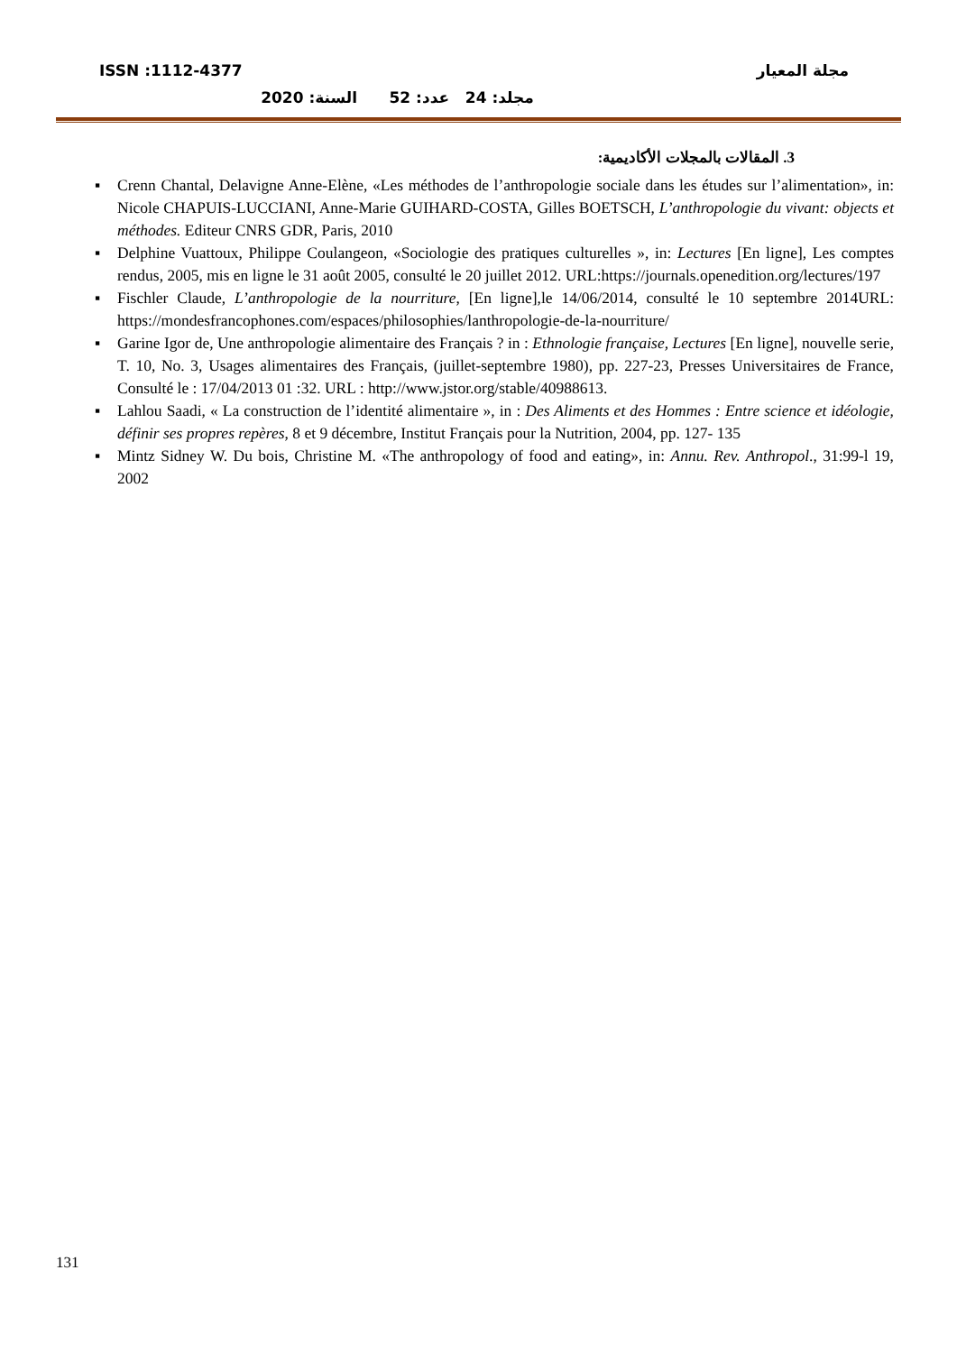ISSN :1112-4377 مجلة المعيار
مجلد: 24 عدد: 52 السنة: 2020
3. المقالات بالمجلات الأكاديمية:
▪ Crenn Chantal, Delavigne Anne-Elène, «Les méthodes de l’anthropologie sociale dans les études sur l’alimentation», in: Nicole CHAPUIS-LUCCIANI, Anne-Marie GUIHARD-COSTA, Gilles BOETSCH, L’anthropologie du vivant: objects et méthodes. Editeur CNRS GDR, Paris, 2010
▪ Delphine Vuattoux, Philippe Coulangeon, «Sociologie des pratiques culturelles », in: Lectures [En ligne], Les comptes rendus, 2005, mis en ligne le 31 août 2005, consulté le 20 juillet 2012. URL:https://journals.openedition.org/lectures/197
▪ Fischler Claude, L’anthropologie de la nourriture, [En ligne],le 14/06/2014, consulté le 10 septembre 2014URL: https://mondesfrancophones.com/espaces/philosophies/lanthropologie-de-la-nourriture/
▪ Garine Igor de, Une anthropologie alimentaire des Français ? in : Ethnologie française, Lectures [En ligne], nouvelle serie, T. 10, No. 3, Usages alimentaires des Français, (juillet-septembre 1980), pp. 227-23, Presses Universitaires de France, Consulté le : 17/04/2013 01 :32. URL : http://www.jstor.org/stable/40988613.
▪ Lahlou Saadi, « La construction de l’identité alimentaire », in : Des Aliments et des Hommes : Entre science et idéologie, définir ses propres repères, 8 et 9 décembre, Institut Français pour la Nutrition, 2004, pp. 127- 135
▪ Mintz Sidney W. Du bois, Christine M. «The anthropology of food and eating», in: Annu. Rev. Anthropol., 31:99-l 19, 2002
131